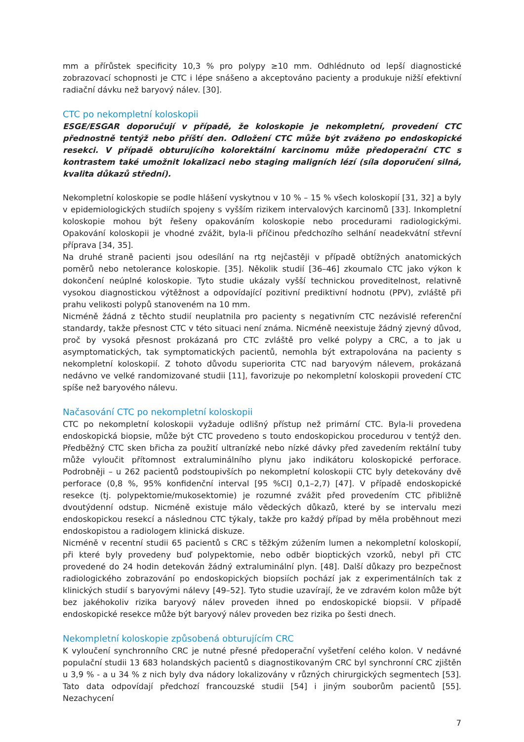mm a přírůstek specificity 10,3 % pro polypy ≥10 mm. Odhlédnuto od lepší diagnostické zobrazovací schopnosti je CTC i lépe snášeno a akceptováno pacienty a produkuje nižší efektivní radiační dávku než baryový nálev. [30].
CTC po nekompletní koloskopii
ESGE/ESGAR doporučují v případě, že koloskopie je nekompletní, provedení CTC přednostně tentýž nebo příští den. Odložení CTC může být zváženo po endoskopické resekci. V případě obturujícího kolorektální karcinomu může předoperační CTC s kontrastem také umožnit lokalizaci nebo staging maligních lézí (síla doporučení silná, kvalita důkazů střední).
Nekompletní koloskopie se podle hlášení vyskytnou v 10 % – 15 % všech koloskopií [31, 32] a byly v epidemiologických studiích spojeny s vyšším rizikem intervalových karcinomů [33]. Inkompletní koloskopie mohou být řešeny opakováním koloskopie nebo procedurami radiologickými. Opakování koloskopii je vhodné zvážit, byla-li příčinou předchozího selhání neadekvátní střevní příprava [34, 35].
Na druhé straně pacienti jsou odesílání na rtg nejčastěji v případě obtížných anatomických poměrů nebo netolerance koloskopie. [35]. Několik studií [36–46] zkoumalo CTC jako výkon k dokončení neúplné koloskopie. Tyto studie ukázaly vyšší technickou proveditelnost, relativně vysokou diagnostickou výtěžnost a odpovídající pozitivní prediktivní hodnotu (PPV), zvláště při prahu velikosti polypů stanoveném na 10 mm.
Nicméně žádná z těchto studií neuplatnila pro pacienty s negativním CTC nezávislé referenční standardy, takže přesnost CTC v této situaci není známa. Nicméně neexistuje žádný zjevný důvod, proč by vysoká přesnost prokázaná pro CTC zvláště pro velké polypy a CRC, a to jak u asymptomatických, tak symptomatických pacientů, nemohla být extrapolována na pacienty s nekompletní koloskopií. Z tohoto důvodu superiorita CTC nad baryovým nálevem, prokázaná nedávno ve velké randomizované studii [11], favorizuje po nekompletní koloskopii provedení CTC spíše než baryového nálevu.
Načasování CTC po nekompletní koloskopii
CTC po nekompletní koloskopii vyžaduje odlišný přístup než primární CTC. Byla-li provedena endoskopická biopsie, může být CTC provedeno s touto endoskopickou procedurou v tentýž den. Předběžný CTC sken břicha za použití ultranízké nebo nízké dávky před zavedením rektální tuby může vyloučit přítomnost extraluminálního plynu jako indikátoru koloskopické perforace. Podrobněji – u 262 pacientů podstoupivších po nekompletní koloskopii CTC byly detekovány dvě perforace (0,8 %, 95% konfidenční interval [95 %CI] 0,1–2,7) [47]. V případě endoskopické resekce (tj. polypektomie/mukosektomie) je rozumné zvážit před provedením CTC přibližně dvoutýdenní odstup. Nicméně existuje málo vědeckých důkazů, které by se intervalu mezi endoskopickou resekcí a následnou CTC týkaly, takže pro každý případ by měla proběhnout mezi endoskopistou a radiologem klinická diskuze.
Nicméně v recentní studii 65 pacientů s CRC s těžkým zúžením lumen a nekompletní koloskopií, při které byly provedeny buď polypektomie, nebo odběr bioptických vzorků, nebyl při CTC provedené do 24 hodin detekován žádný extraluminální plyn. [48]. Další důkazy pro bezpečnost radiologického zobrazování po endoskopických biopsiích pochází jak z experimentálních tak z klinických studií s baryovými nálevy [49–52]. Tyto studie uzavírají, že ve zdravém kolon může být bez jakéhokoliv rizika baryový nálev proveden ihned po endoskopické biopsii. V případě endoskopické resekce může být baryový nálev proveden bez rizika po šesti dnech.
Nekompletní koloskopie způsobená obturujícím CRC
K vyloučení synchronního CRC je nutné přesné předoperační vyšetření celého kolon. V nedávné populační studii 13 683 holandských pacientů s diagnostikovaným CRC byl synchronní CRC zjištěn u 3,9 % - a u 34 % z nich byly dva nádory lokalizovány v různých chirurgických segmentech [53]. Tato data odpovídají předchozí francouzské studii [54] i jiným souborům pacientů [55]. Nezachycení
7